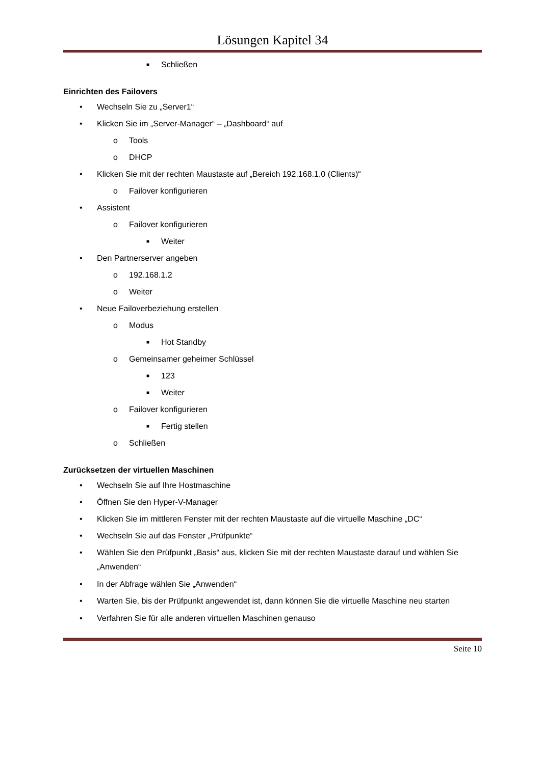Lösungen Kapitel 34
■ Schließen
Einrichten des Failovers
• Wechseln Sie zu „Server1“
• Klicken Sie im „Server-Manager“ – „Dashboard“ auf
o Tools
o DHCP
• Klicken Sie mit der rechten Maustaste auf „Bereich 192.168.1.0 (Clients)“
o Failover konfigurieren
• Assistent
o Failover konfigurieren
■ Weiter
• Den Partnerserver angeben
o 192.168.1.2
o Weiter
• Neue Failoverbeziehung erstellen
o Modus
■ Hot Standby
o Gemeinsamer geheimer Schlüssel
■ 123
■ Weiter
o Failover konfigurieren
■ Fertig stellen
o Schließen
Zurücksetzen der virtuellen Maschinen
• Wechseln Sie auf Ihre Hostmaschine
• Öffnen Sie den Hyper-V-Manager
• Klicken Sie im mittleren Fenster mit der rechten Maustaste auf die virtuelle Maschine „DC“
• Wechseln Sie auf das Fenster „Prüfpunkte“
• Wählen Sie den Prüfpunkt „Basis“ aus, klicken Sie mit der rechten Maustaste darauf und wählen Sie „Anwenden“
• In der Abfrage wählen Sie „Anwenden“
• Warten Sie, bis der Prüfpunkt angewendet ist, dann können Sie die virtuelle Maschine neu starten
• Verfahren Sie für alle anderen virtuellen Maschinen genauso
Seite 10